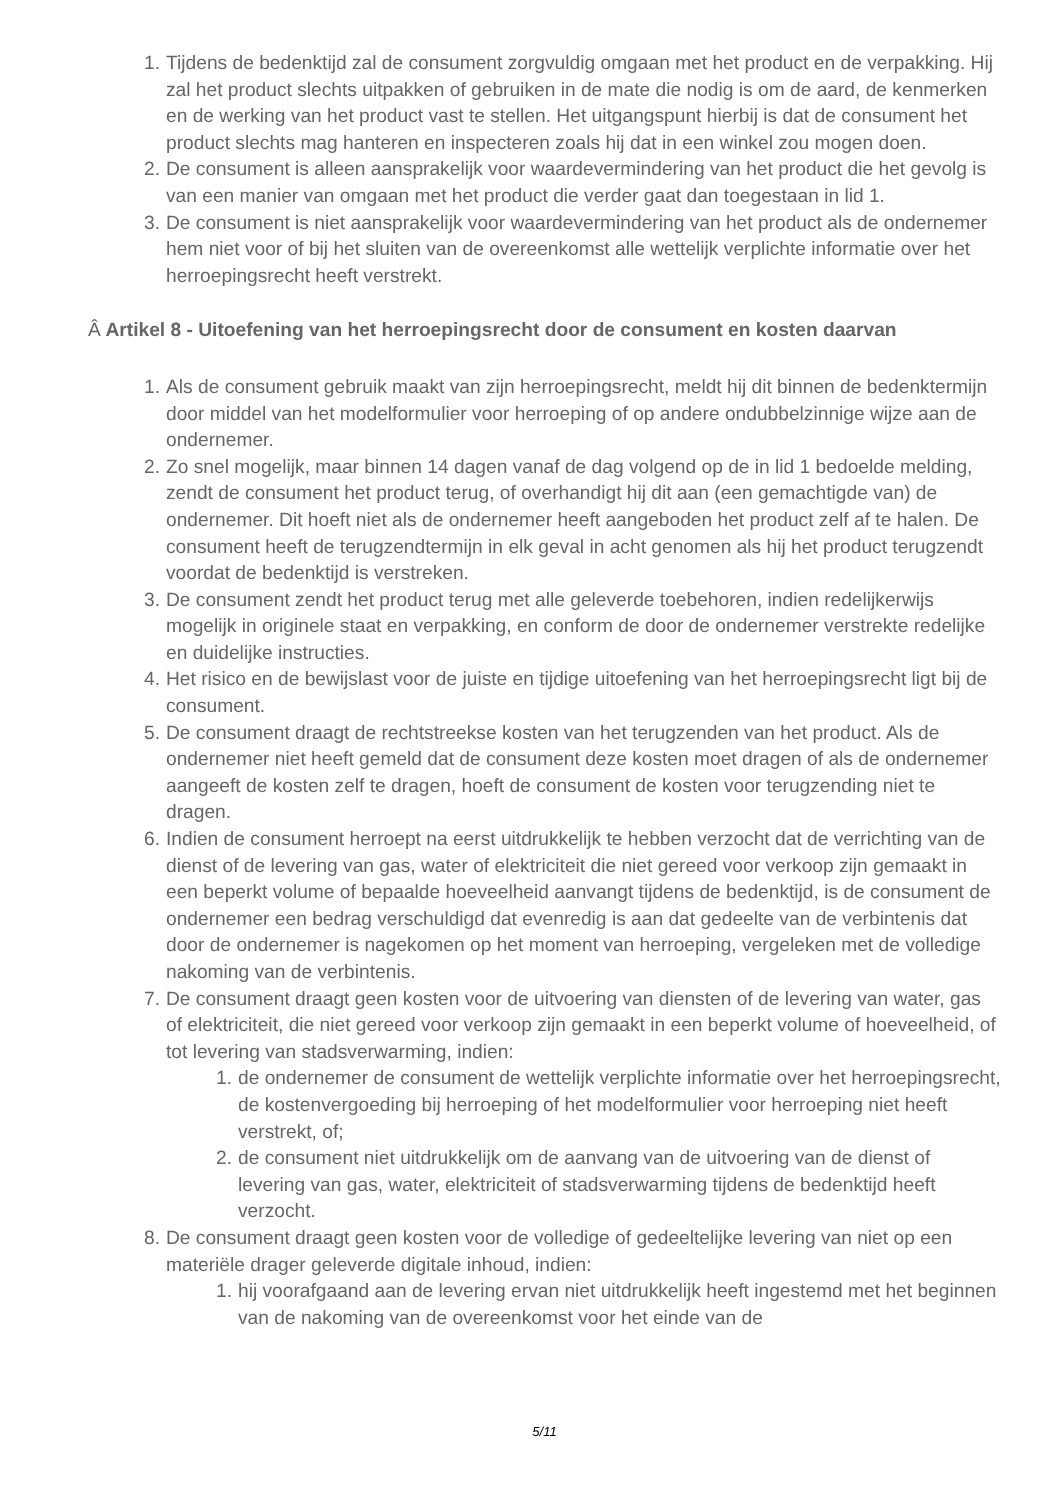1. Tijdens de bedenktijd zal de consument zorgvuldig omgaan met het product en de verpakking. Hij zal het product slechts uitpakken of gebruiken in de mate die nodig is om de aard, de kenmerken en de werking van het product vast te stellen. Het uitgangspunt hierbij is dat de consument het product slechts mag hanteren en inspecteren zoals hij dat in een winkel zou mogen doen.
2. De consument is alleen aansprakelijk voor waardevermindering van het product die het gevolg is van een manier van omgaan met het product die verder gaat dan toegestaan in lid 1.
3. De consument is niet aansprakelijk voor waardevermindering van het product als de ondernemer hem niet voor of bij het sluiten van de overeenkomst alle wettelijk verplichte informatie over het herroepingsrecht heeft verstrekt.
Â Artikel 8 - Uitoefening van het herroepingsrecht door de consument en kosten daarvan
1. Als de consument gebruik maakt van zijn herroepingsrecht, meldt hij dit binnen de bedenktermijn door middel van het modelformulier voor herroeping of op andere ondubbelzinnige wijze aan de ondernemer.
2. Zo snel mogelijk, maar binnen 14 dagen vanaf de dag volgend op de in lid 1 bedoelde melding, zendt de consument het product terug, of overhandigt hij dit aan (een gemachtigde van) de ondernemer. Dit hoeft niet als de ondernemer heeft aangeboden het product zelf af te halen. De consument heeft de terugzendtermijn in elk geval in acht genomen als hij het product terugzendt voordat de bedenktijd is verstreken.
3. De consument zendt het product terug met alle geleverde toebehoren, indien redelijkerwijs mogelijk in originele staat en verpakking, en conform de door de ondernemer verstrekte redelijke en duidelijke instructies.
4. Het risico en de bewijslast voor de juiste en tijdige uitoefening van het herroepingsrecht ligt bij de consument.
5. De consument draagt de rechtstreekse kosten van het terugzenden van het product. Als de ondernemer niet heeft gemeld dat de consument deze kosten moet dragen of als de ondernemer aangeeft de kosten zelf te dragen, hoeft de consument de kosten voor terugzending niet te dragen.
6. Indien de consument herroept na eerst uitdrukkelijk te hebben verzocht dat de verrichting van de dienst of de levering van gas, water of elektriciteit die niet gereed voor verkoop zijn gemaakt in een beperkt volume of bepaalde hoeveelheid aanvangt tijdens de bedenktijd, is de consument de ondernemer een bedrag verschuldigd dat evenredig is aan dat gedeelte van de verbintenis dat door de ondernemer is nagekomen op het moment van herroeping, vergeleken met de volledige nakoming van de verbintenis.
7. De consument draagt geen kosten voor de uitvoering van diensten of de levering van water, gas of elektriciteit, die niet gereed voor verkoop zijn gemaakt in een beperkt volume of hoeveelheid, of tot levering van stadsverwarming, indien:
1. de ondernemer de consument de wettelijk verplichte informatie over het herroepingsrecht, de kostenvergoeding bij herroeping of het modelformulier voor herroeping niet heeft verstrekt, of;
2. de consument niet uitdrukkelijk om de aanvang van de uitvoering van de dienst of levering van gas, water, elektriciteit of stadsverwarming tijdens de bedenktijd heeft verzocht.
8. De consument draagt geen kosten voor de volledige of gedeeltelijke levering van niet op een materiële drager geleverde digitale inhoud, indien:
1. hij voorafgaand aan de levering ervan niet uitdrukkelijk heeft ingestemd met het beginnen van de nakoming van de overeenkomst voor het einde van de
5/11